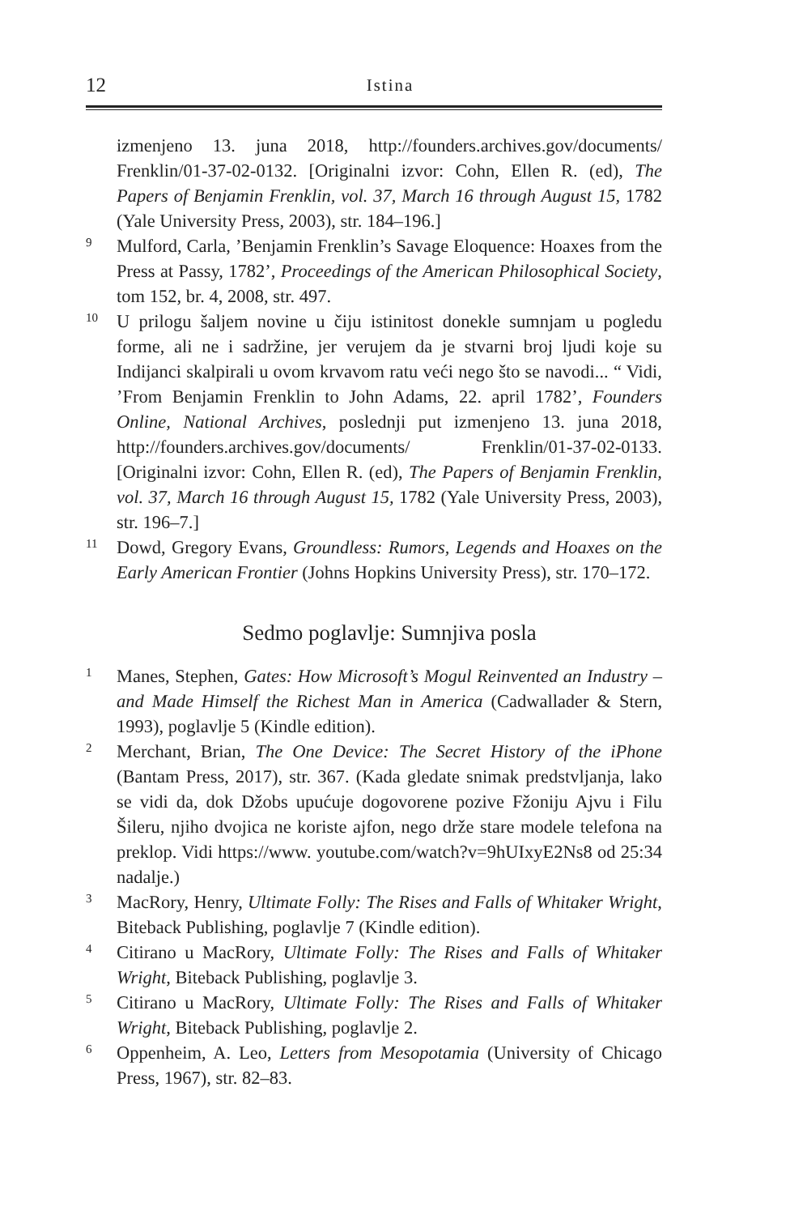12 Istina
izmenjeno 13. juna 2018, http://founders.archives.gov/documents/ Frenklin/01-37-02-0132. [Originalni izvor: Cohn, Ellen R. (ed), The Papers of Benjamin Frenklin, vol. 37, March 16 through August 15, 1782 (Yale University Press, 2003), str. 184–196.]
9 Mulford, Carla, ’Benjamin Frenklin’s Savage Eloquence: Hoaxes from the Press at Passy, 1782’, Proceedings of the American Philosophical Society, tom 152, br. 4, 2008, str. 497.
10 U prilogu šaljem novine u čiju istinitost donekle sumnjam u pogledu forme, ali ne i sadržine, jer verujem da je stvarni broj ljudi koje su Indijanci skalpirali u ovom krvavom ratu veći nego što se navodi... “ Vidi, ’From Benjamin Frenklin to John Adams, 22. april 1782’, Founders Online, National Archives, poslednji put izmenjeno 13. juna 2018, http://founders.archives.gov/documents/ Frenklin/01-37-02-0133. [Originalni izvor: Cohn, Ellen R. (ed), The Papers of Benjamin Frenklin, vol. 37, March 16 through August 15, 1782 (Yale University Press, 2003), str. 196–7.]
11 Dowd, Gregory Evans, Groundless: Rumors, Legends and Hoaxes on the Early American Frontier (Johns Hopkins University Press), str. 170–172.
Sedmo poglavlje: Sumnjiva posla
1 Manes, Stephen, Gates: How Microsoft’s Mogul Reinvented an Industry – and Made Himself the Richest Man in America (Cadwallader & Stern, 1993), poglavlje 5 (Kindle edition).
2 Merchant, Brian, The One Device: The Secret History of the iPhone (Bantam Press, 2017), str. 367. (Kada gledate snimak predstvljanja, lako se vidi da, dok Džobs upućuje dogovorene pozive Fžoniju Ajvu i Filu Šileru, njiho dvojica ne koriste ajfon, nego drže stare modele telefona na preklop. Vidi https://www. youtube.com/watch?v=9hUIxyE2Ns8 od 25:34 nadalje.)
3 MacRory, Henry, Ultimate Folly: The Rises and Falls of Whitaker Wright, Biteback Publishing, poglavlje 7 (Kindle edition).
4 Citirano u MacRory, Ultimate Folly: The Rises and Falls of Whitaker Wright, Biteback Publishing, poglavlje 3.
5 Citirano u MacRory, Ultimate Folly: The Rises and Falls of Whitaker Wright, Biteback Publishing, poglavlje 2.
6 Oppenheim, A. Leo, Letters from Mesopotamia (University of Chicago Press, 1967), str. 82–83.